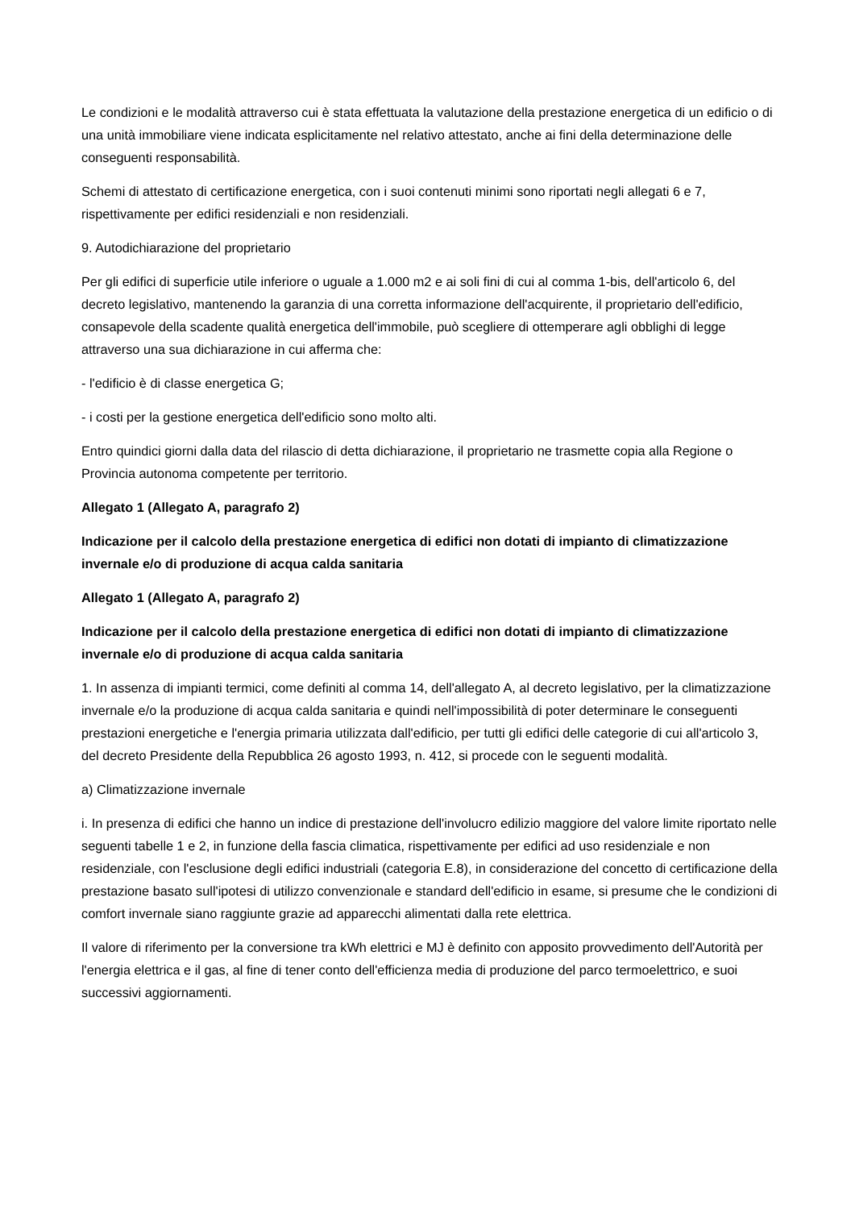Le condizioni e le modalità attraverso cui è stata effettuata la valutazione della prestazione energetica di un edificio o di una unità immobiliare viene indicata esplicitamente nel relativo attestato, anche ai fini della determinazione delle conseguenti responsabilità.
Schemi di attestato di certificazione energetica, con i suoi contenuti minimi sono riportati negli allegati 6 e 7, rispettivamente per edifici residenziali e non residenziali.
9. Autodichiarazione del proprietario
Per gli edifici di superficie utile inferiore o uguale a 1.000 m2 e ai soli fini di cui al comma 1-bis, dell'articolo 6, del decreto legislativo, mantenendo la garanzia di una corretta informazione dell'acquirente, il proprietario dell'edificio, consapevole della scadente qualità energetica dell'immobile, può scegliere di ottemperare agli obblighi di legge attraverso una sua dichiarazione in cui afferma che:
- l'edificio è di classe energetica G;
- i costi per la gestione energetica dell'edificio sono molto alti.
Entro quindici giorni dalla data del rilascio di detta dichiarazione, il proprietario ne trasmette copia alla Regione o Provincia autonoma competente per territorio.
Allegato 1 (Allegato A, paragrafo 2)
Indicazione per il calcolo della prestazione energetica di edifici non dotati di impianto di climatizzazione invernale e/o di produzione di acqua calda sanitaria
Allegato 1 (Allegato A, paragrafo 2)
Indicazione per il calcolo della prestazione energetica di edifici non dotati di impianto di climatizzazione invernale e/o di produzione di acqua calda sanitaria
1. In assenza di impianti termici, come definiti al comma 14, dell'allegato A, al decreto legislativo, per la climatizzazione invernale e/o la produzione di acqua calda sanitaria e quindi nell'impossibilità di poter determinare le conseguenti prestazioni energetiche e l'energia primaria utilizzata dall'edificio, per tutti gli edifici delle categorie di cui all'articolo 3, del decreto Presidente della Repubblica 26 agosto 1993, n. 412, si procede con le seguenti modalità.
a) Climatizzazione invernale
i. In presenza di edifici che hanno un indice di prestazione dell'involucro edilizio maggiore del valore limite riportato nelle seguenti tabelle 1 e 2, in funzione della fascia climatica, rispettivamente per edifici ad uso residenziale e non residenziale, con l'esclusione degli edifici industriali (categoria E.8), in considerazione del concetto di certificazione della prestazione basato sull'ipotesi di utilizzo convenzionale e standard dell'edificio in esame, si presume che le condizioni di comfort invernale siano raggiunte grazie ad apparecchi alimentati dalla rete elettrica.
Il valore di riferimento per la conversione tra kWh elettrici e MJ è definito con apposito provvedimento dell'Autorità per l'energia elettrica e il gas, al fine di tener conto dell'efficienza media di produzione del parco termoelettrico, e suoi successivi aggiornamenti.